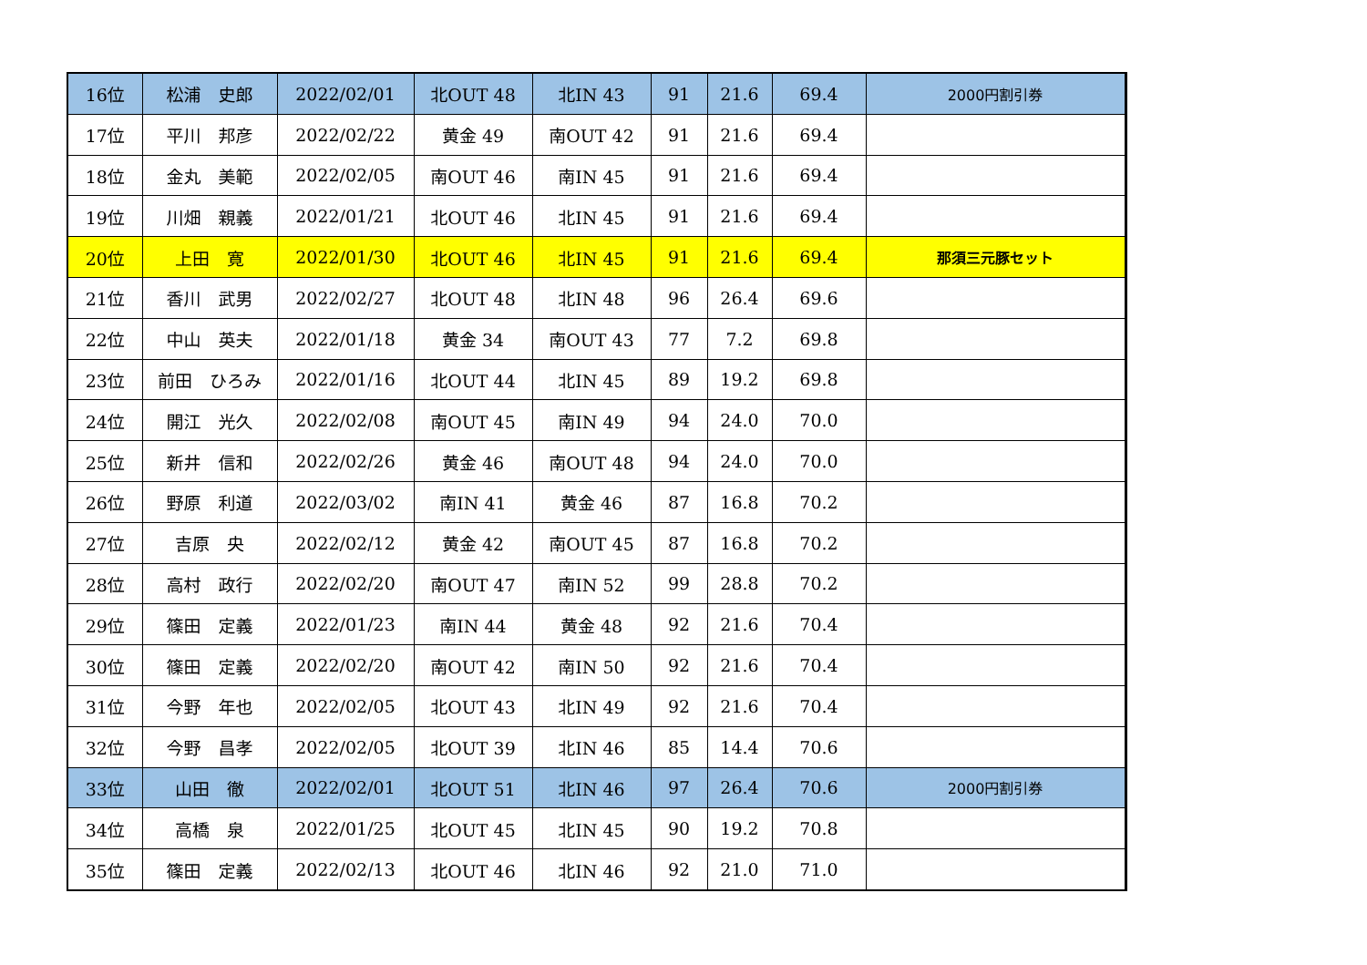| 16位 | 松浦 史郎 | 2022/02/01 | 北OUT 48 | 北IN 43 | 91 | 21.6 | 69.4 | 2000円割引券 |
| 17位 | 平川 邦彦 | 2022/02/22 | 黄金 49 | 南OUT 42 | 91 | 21.6 | 69.4 | |
| 18位 | 金丸 美範 | 2022/02/05 | 南OUT 46 | 南IN 45 | 91 | 21.6 | 69.4 | |
| 19位 | 川畑 親義 | 2022/01/21 | 北OUT 46 | 北IN 45 | 91 | 21.6 | 69.4 | |
| 20位 | 上田 寛 | 2022/01/30 | 北OUT 46 | 北IN 45 | 91 | 21.6 | 69.4 | 那須三元豚セット |
| 21位 | 香川 武男 | 2022/02/27 | 北OUT 48 | 北IN 48 | 96 | 26.4 | 69.6 | |
| 22位 | 中山 英夫 | 2022/01/18 | 黄金 34 | 南OUT 43 | 77 | 7.2 | 69.8 | |
| 23位 | 前田 ひろみ | 2022/01/16 | 北OUT 44 | 北IN 45 | 89 | 19.2 | 69.8 | |
| 24位 | 開江 光久 | 2022/02/08 | 南OUT 45 | 南IN 49 | 94 | 24.0 | 70.0 | |
| 25位 | 新井 信和 | 2022/02/26 | 黄金 46 | 南OUT 48 | 94 | 24.0 | 70.0 | |
| 26位 | 野原 利道 | 2022/03/02 | 南IN 41 | 黄金 46 | 87 | 16.8 | 70.2 | |
| 27位 | 吉原 央 | 2022/02/12 | 黄金 42 | 南OUT 45 | 87 | 16.8 | 70.2 | |
| 28位 | 高村 政行 | 2022/02/20 | 南OUT 47 | 南IN 52 | 99 | 28.8 | 70.2 | |
| 29位 | 篠田 定義 | 2022/01/23 | 南IN 44 | 黄金 48 | 92 | 21.6 | 70.4 | |
| 30位 | 篠田 定義 | 2022/02/20 | 南OUT 42 | 南IN 50 | 92 | 21.6 | 70.4 | |
| 31位 | 今野 年也 | 2022/02/05 | 北OUT 43 | 北IN 49 | 92 | 21.6 | 70.4 | |
| 32位 | 今野 昌孝 | 2022/02/05 | 北OUT 39 | 北IN 46 | 85 | 14.4 | 70.6 | |
| 33位 | 山田 徹 | 2022/02/01 | 北OUT 51 | 北IN 46 | 97 | 26.4 | 70.6 | 2000円割引券 |
| 34位 | 高橋 泉 | 2022/01/25 | 北OUT 45 | 北IN 45 | 90 | 19.2 | 70.8 | |
| 35位 | 篠田 定義 | 2022/02/13 | 北OUT 46 | 北IN 46 | 92 | 21.0 | 71.0 | |